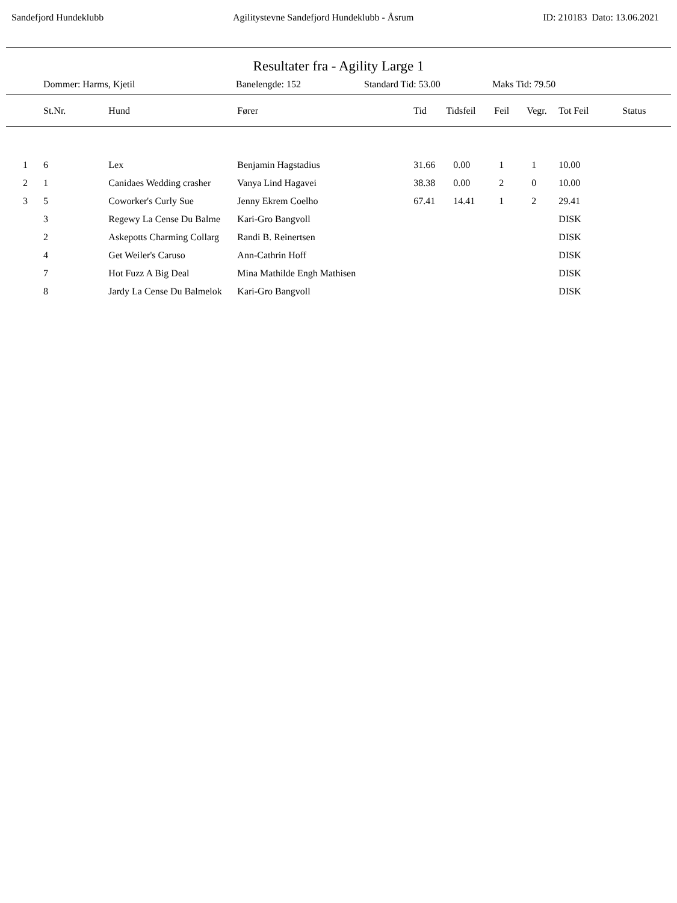Sandefjord Hundeklubb Agilitystevne Sandefjord Hundeklubb - Åsrum ID: 210183 Dato: 13.06.2021
Resultater fra - Agility Large 1
Dommer: Harms, Kjetil Banelengde: 152 Standard Tid: 53.00 Maks Tid: 79.50
| | St.Nr. | | Hund | Fører | Tid | Tidsfeil | Feil | Vegr. | Tot Feil | Status |
| --- | --- | --- | --- | --- | --- | --- | --- | --- | --- | --- |
| 1 | 6 | | Lex | Benjamin Hagstadius | 31.66 | 0.00 | 1 | 1 | 10.00 | |
| 2 | 1 | | Canidaes Wedding crasher | Vanya Lind Hagavei | 38.38 | 0.00 | 2 | 0 | 10.00 | |
| 3 | 5 | | Coworker's Curly Sue | Jenny Ekrem Coelho | 67.41 | 14.41 | 1 | 2 | 29.41 | |
| | 3 | | Regewy La Cense Du Balme | Kari-Gro Bangvoll | | | | | DISK | |
| | 2 | | Askepotts Charming Collarg | Randi B. Reinertsen | | | | | DISK | |
| | 4 | | Get Weiler's Caruso | Ann-Cathrin Hoff | | | | | DISK | |
| | 7 | | Hot Fuzz A Big Deal | Mina Mathilde Engh Mathisen | | | | | DISK | |
| | 8 | | Jardy La Cense Du Balmelok | Kari-Gro Bangvoll | | | | | DISK | |